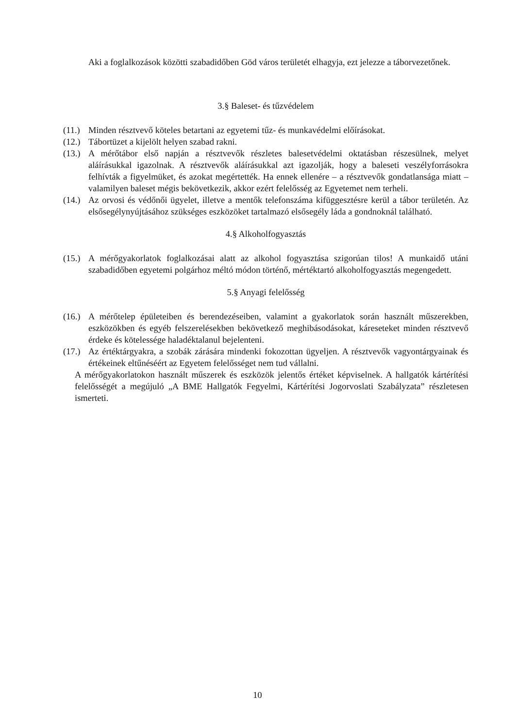Aki a foglalkozások közötti szabadidőben Göd város területét elhagyja, ezt jelezze a táborvezetőnek.
3.§ Baleset- és tűzvédelem
(11.) Minden résztvevő köteles betartani az egyetemi tűz- és munkavédelmi előírásokat.
(12.) Tábortüzet a kijelölt helyen szabad rakni.
(13.) A mérőtábor első napján a résztvevők részletes balesetvédelmi oktatásban részesülnek, melyet aláírásukkal igazolnak. A résztvevők aláírásukkal azt igazolják, hogy a baleseti veszélyforrásokra felhívták a figyelmüket, és azokat megértették. Ha ennek ellenére – a résztvevők gondatlansága miatt – valamilyen baleset mégis bekövetkezik, akkor ezért felelősség az Egyetemet nem terheli.
(14.) Az orvosi és védőnői ügyelet, illetve a mentők telefonszáma kifüggesztésre kerül a tábor területén. Az elsősegélynyújtásához szükséges eszközöket tartalmazó elsősegély láda a gondnoknál található.
4.§ Alkoholfogyasztás
(15.) A mérőgyakorlatok foglalkozásai alatt az alkohol fogyasztása szigorúan tilos! A munkaidő utáni szabadidőben egyetemi polgárhoz méltó módon történő, mértéktartó alkoholfogyasztás megengedett.
5.§ Anyagi felelősség
(16.) A mérőtelep épületeiben és berendezéseiben, valamint a gyakorlatok során használt műszerekben, eszközökben és egyéb felszerelésekben bekövetkező meghibásodásokat, káreseteket minden résztvevő érdeke és kötelessége haladéktalanul bejelenteni.
(17.) Az értéktárgyakra, a szobák zárására mindenki fokozottan ügyeljen. A résztvevők vagyontárgyainak és értékeinek eltűnéséért az Egyetem felelősséget nem tud vállalni.
A mérőgyakorlatokon használt műszerek és eszközök jelentős értéket képviselnek. A hallgatók kártérítési felelősségét a megújuló „A BME Hallgatók Fegyelmi, Kártérítési Jogorvoslati Szabályzata” részletesen ismerteti.
10